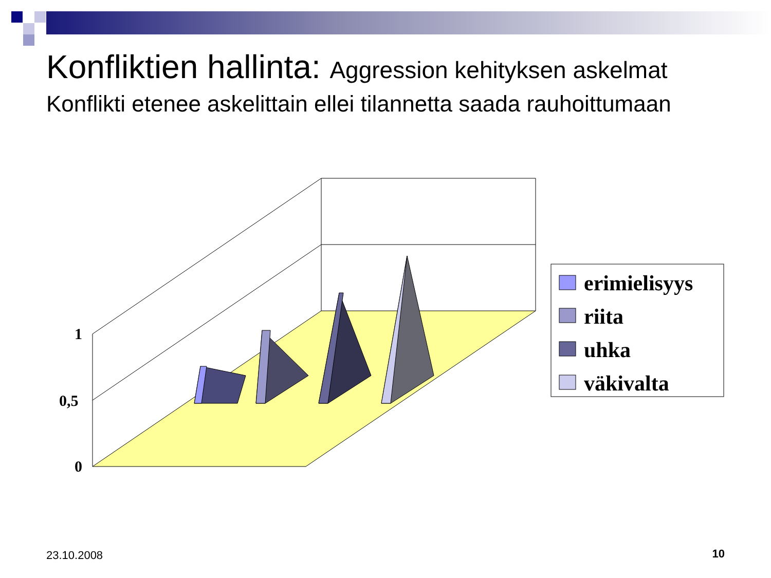Konfliktien hallinta: Aggression kehityksen askelmat
Konflikti etenee askelittain ellei tilannetta saada rauhoittumaan
0
0,5
1
erimielisyys
riita
uhka
väkivalta
23.10.2008 10